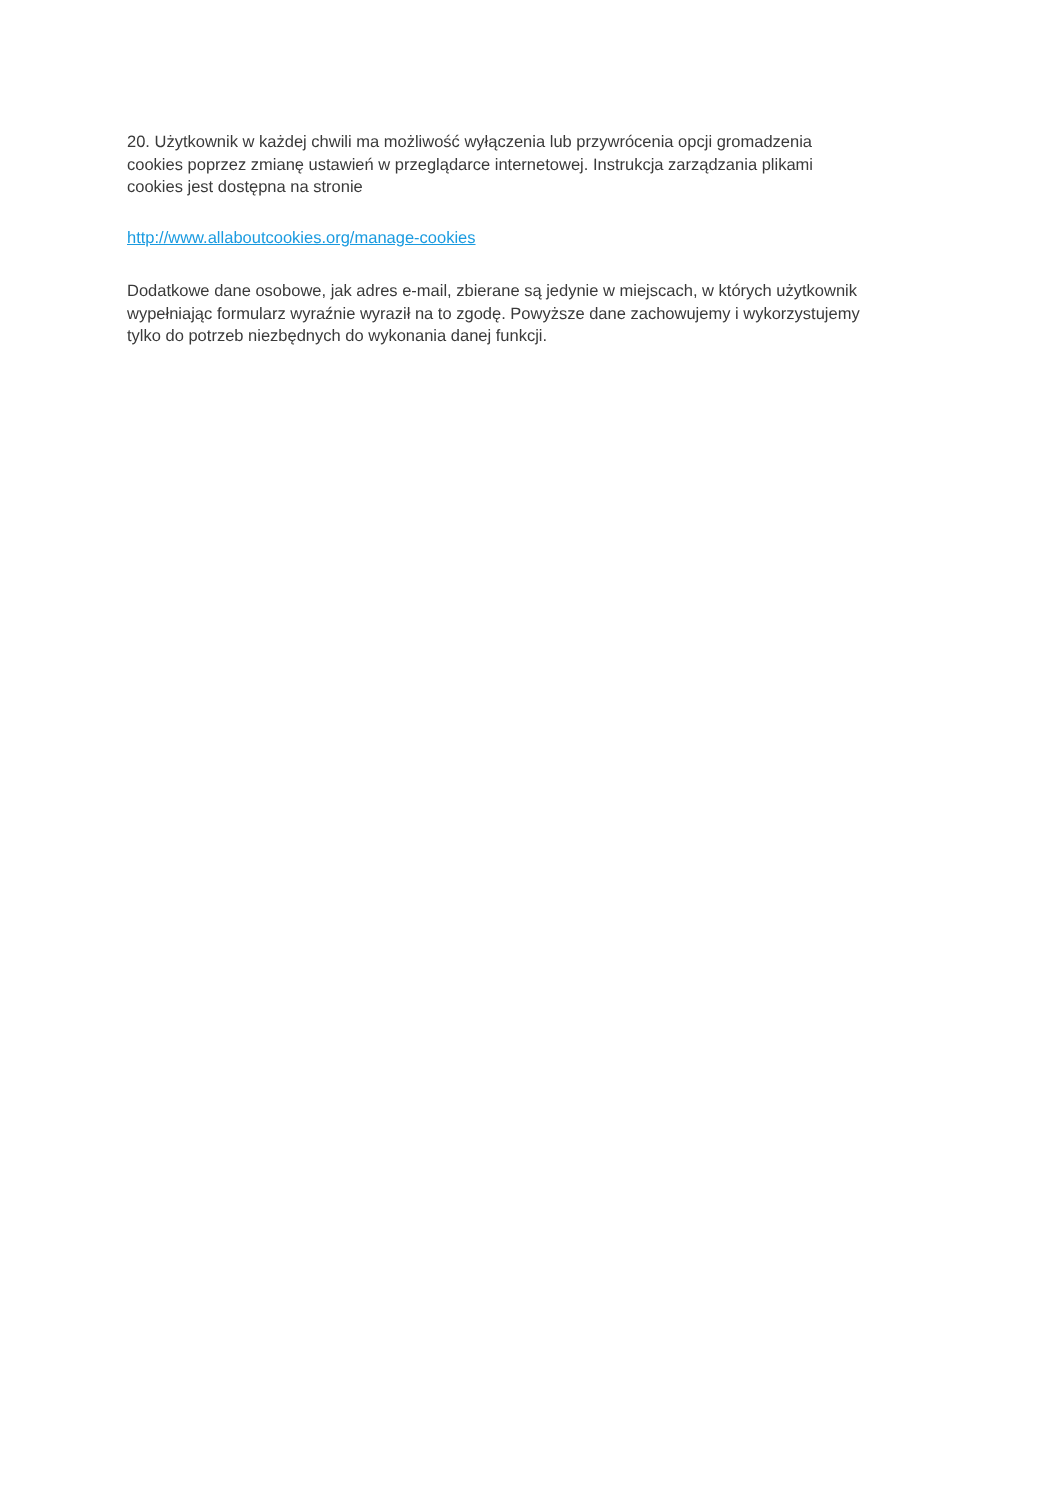20. Użytkownik w każdej chwili ma możliwość wyłączenia lub przywrócenia opcji gromadzenia
cookies poprzez zmianę ustawień w przeglądarce internetowej. Instrukcja zarządzania plikami
cookies jest dostępna na stronie
http://www.allaboutcookies.org/manage-cookies
Dodatkowe dane osobowe, jak adres e-mail, zbierane są jedynie w miejscach, w których użytkownik
wypełniając formularz wyraźnie wyraził na to zgodę. Powyższe dane zachowujemy i wykorzystujemy
tylko do potrzeb niezbędnych do wykonania danej funkcji.